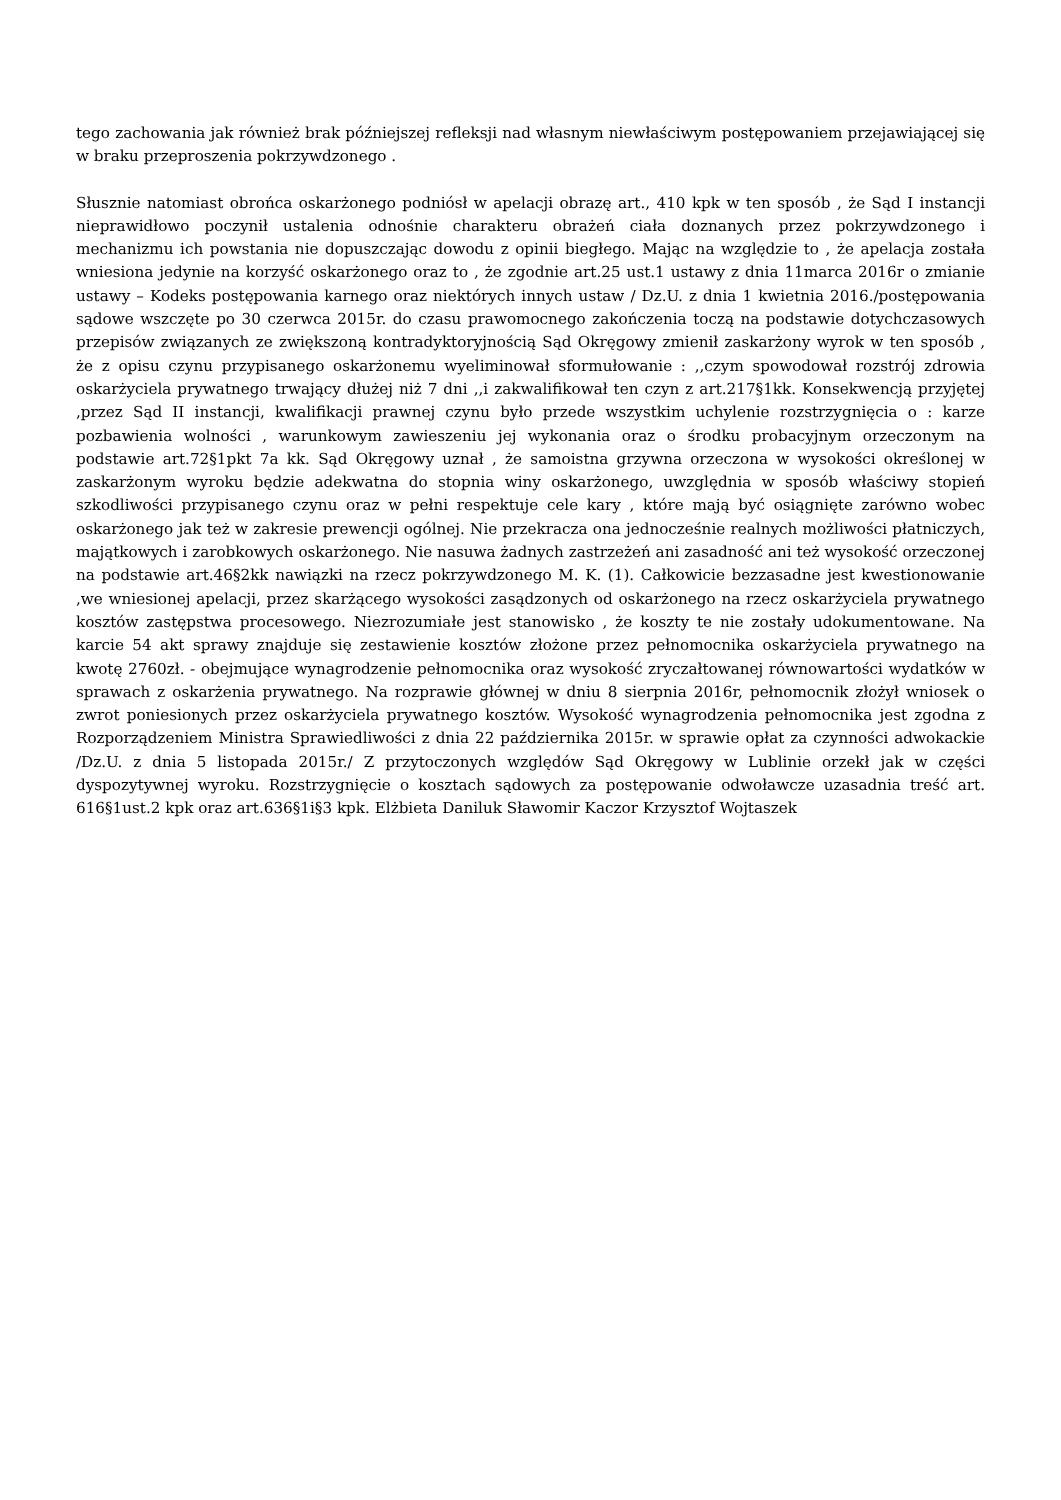tego zachowania jak również brak późniejszej refleksji nad własnym niewłaściwym postępowaniem przejawiającej się w braku przeproszenia pokrzywdzonego .
Słusznie natomiast obrońca oskarżonego podniósł w apelacji obrazę art., 410 kpk w ten sposób , że Sąd I instancji nieprawidłowo poczynił ustalenia odnośnie charakteru obrażeń ciała doznanych przez pokrzywdzonego i mechanizmu ich powstania nie dopuszczając dowodu z opinii biegłego. Mając na względzie to , że apelacja została wniesiona jedynie na korzyść oskarżonego oraz to , że zgodnie art.25 ust.1 ustawy z dnia 11marca 2016r o zmianie ustawy – Kodeks postępowania karnego oraz niektórych innych ustaw / Dz.U. z dnia 1 kwietnia 2016./postępowania sądowe wszczęte po 30 czerwca 2015r. do czasu prawomocnego zakończenia toczą na podstawie dotychczasowych przepisów związanych ze zwiększoną kontradyktoryjnością Sąd Okręgowy zmienił zaskarżony wyrok w ten sposób , że z opisu czynu przypisanego oskarżonemu wyeliminował sformułowanie : ,,czym spowodował rozstrój zdrowia oskarżyciela prywatnego trwający dłużej niż 7 dni ,,i zakwalifikował ten czyn z art.217§1kk. Konsekwencją przyjętej ,przez Sąd II instancji, kwalifikacji prawnej czynu było przede wszystkim uchylenie rozstrzygnięcia o : karze pozbawienia wolności , warunkowym zawieszeniu jej wykonania oraz o środku probacyjnym orzeczonym na podstawie art.72§1pkt 7a kk. Sąd Okręgowy uznał , że samoistna grzywna orzeczona w wysokości określonej w zaskarżonym wyroku będzie adekwatna do stopnia winy oskarżonego, uwzględnia w sposób właściwy stopień szkodliwości przypisanego czynu oraz w pełni respektuje cele kary , które mają być osiągnięte zarówno wobec oskarżonego jak też w zakresie prewencji ogólnej. Nie przekracza ona jednocześnie realnych możliwości płatniczych, majątkowych i zarobkowych oskarżonego. Nie nasuwa żadnych zastrzeżeń ani zasadność ani też wysokość orzeczonej na podstawie art.46§2kk nawiązki na rzecz pokrzywdzonego M. K. (1). Całkowicie bezzasadne jest kwestionowanie ,we wniesionej apelacji, przez skarżącego wysokości zasądzonych od oskarżonego na rzecz oskarżyciela prywatnego kosztów zastępstwa procesowego. Niezrozumiałe jest stanowisko , że koszty te nie zostały udokumentowane. Na karcie 54 akt sprawy znajduje się zestawienie kosztów złożone przez pełnomocnika oskarżyciela prywatnego na kwotę 2760zł. - obejmujące wynagrodzenie pełnomocnika oraz wysokość zryczałtowanej równowartości wydatków w sprawach z oskarżenia prywatnego. Na rozprawie głównej w dniu 8 sierpnia 2016r, pełnomocnik złożył wniosek o zwrot poniesionych przez oskarżyciela prywatnego kosztów. Wysokość wynagrodzenia pełnomocnika jest zgodna z Rozporządzeniem Ministra Sprawiedliwości z dnia 22 października 2015r. w sprawie opłat za czynności adwokackie /Dz.U. z dnia 5 listopada 2015r./ Z przytoczonych względów Sąd Okręgowy w Lublinie orzekł jak w części dyspozytywnej wyroku. Rozstrzygnięcie o kosztach sądowych za postępowanie odwoławcze uzasadnia treść art. 616§1ust.2 kpk oraz art.636§1i§3 kpk. Elżbieta Daniluk Sławomir Kaczor Krzysztof Wojtaszek